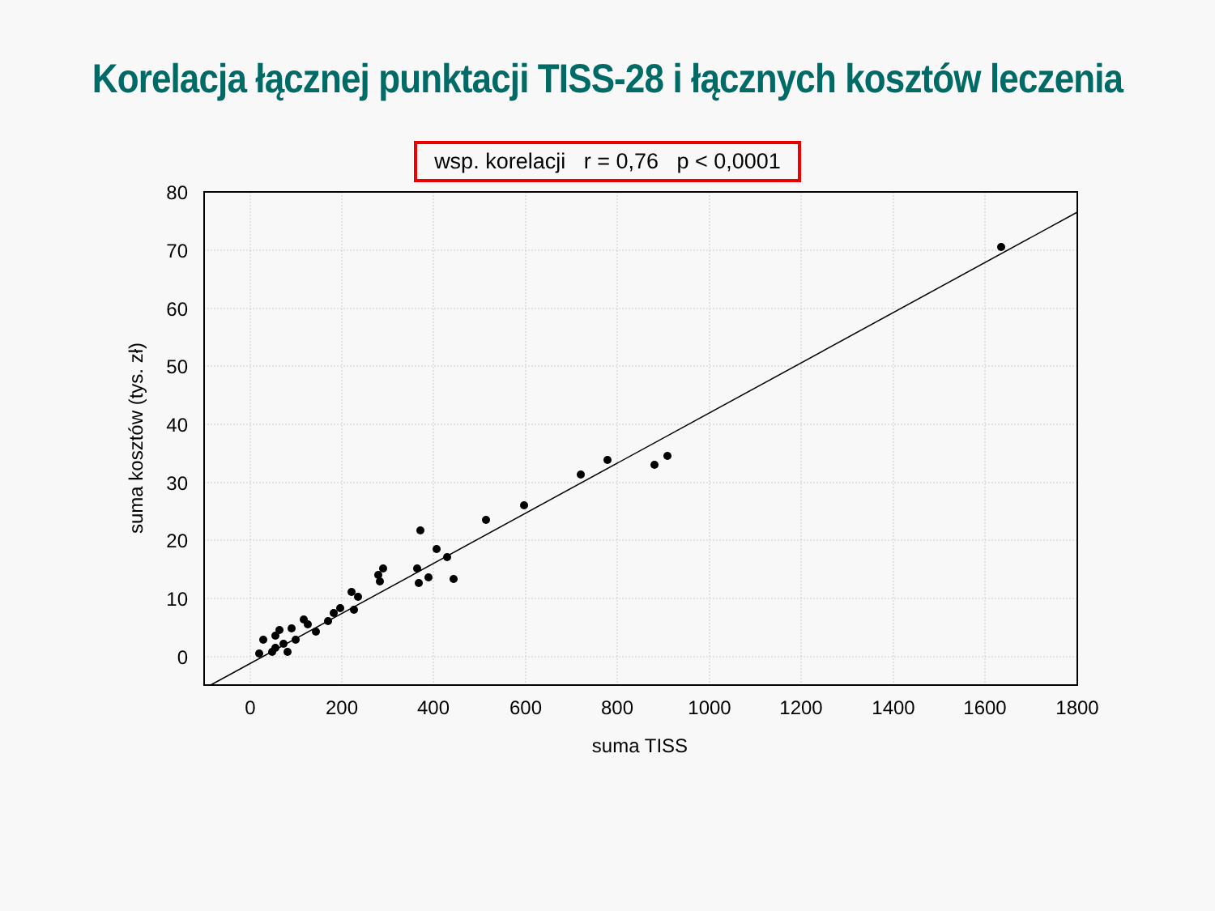Korelacja łącznej punktacji TISS-28 i łącznych kosztów leczenia
wsp. korelacji r = 0,76 p < 0,0001
80
70
60
50
40
30
20
10
0
0
200
400
600
800
1000
1200
1400
1600
1800
suma TISS
suma kosztów (tys. zł)